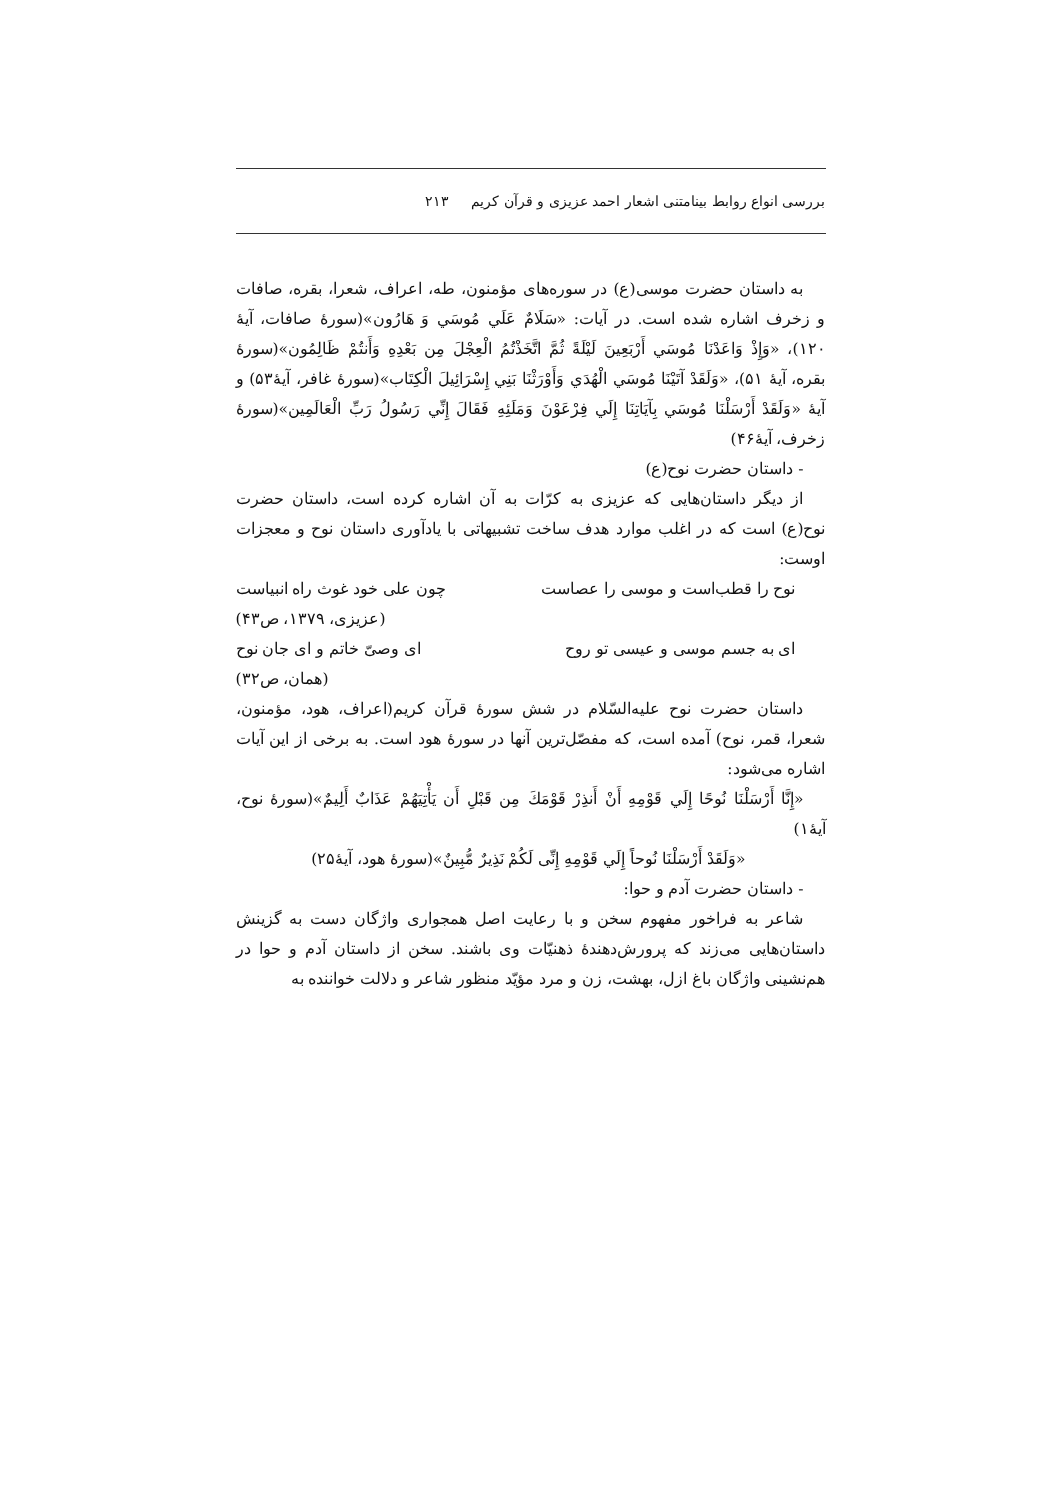بررسی انواع روابط بینامتنی اشعار احمد عزیزی و قرآن کریم ۲۱۳
به داستان حضرت موسی(ع) در سوره‌های مؤمنون، طه، اعراف، شعرا، بقره، صافات و زخرف اشاره شده است. در آیات: «سَلَامٌ عَلَي مُوسَي وَ هَارُون»(سورهٔ صافات، آیهٔ ۱۲۰)، «وَإِذْ وَاعَدْنَا مُوسَي أَرْبَعِينَ لَيْلَةً ثُمَّ اتَّخَذْتُمُ الْعِجْلَ مِن بَعْدِهِ وَأَنتُمْ ظَالِمُون»(سورهٔ بقره، آیهٔ ۵۱)، «وَلَقَدْ آتَيْنَا مُوسَي الْهُدَي وَأَوْرَثْنَا بَنِي إِسْرَائِيلَ الْكِتَاب»(سورهٔ غافر، آیهٔ۵۳) و آیهٔ «وَلَقَدْ أَرْسَلْنَا مُوسَي بِآيَاتِنَا إِلَي فِرْعَوْنَ وَمَلَئِهِ فَقَالَ إِنِّي رَسُولُ رَبِّ الْعَالَمِين»(سورهٔ زخرف، آیهٔ۴۶)
- داستان حضرت نوح(ع)
از دیگر داستان‌هایی که عزیزی به کرّات به آن اشاره کرده است، داستان حضرت نوح(ع) است که در اغلب موارد هدف ساخت تشبیهاتی با یادآوری داستان نوح و معجزات اوست:
نوح را قطب‌است و موسی را عصاست چون علی خود غوث راه انبیاست
(عزیزی، ۱۳۷۹، ص۴۳)
ای به جسم موسی و عیسی تو روح ای وصیّ خاتم و ای جان نوح
(همان، ص۳۲)
داستان حضرت نوح علیه‌السّلام در شش سورهٔ قرآن کریم(اعراف، هود، مؤمنون، شعرا، قمر، نوح) آمده است، که مفصّل‌ترین آنها در سورهٔ هود است. به برخی از این آیات اشاره می‌شود:
«إِنَّا أَرْسَلْنَا نُوحًا إِلَي قَوْمِهِ أَنْ أَنذِرْ قَوْمَكَ مِن قَبْلِ أَن يَأْتِيَهُمْ عَذَابٌ أَلِيمٌ»(سورهٔ نوح، آیهٔ۱)
«وَلَقَدْ أَرْسَلْنَا نُوحاً إِلَي قَوْمِهِ إِنِّی لَكُمْ نَذِيرٌ مُّبِينٌ»(سورهٔ هود، آیهٔ۲۵)
- داستان حضرت آدم و حوا:
شاعر به فراخور مفهوم سخن و با رعایت اصل همجواری واژگان دست به گزینش داستان‌هایی می‌زند که پرورش‌دهندهٔ ذهنیّات وی باشند. سخن از داستان آدم و حوا در هم‌نشینی واژگان باغ ازل، بهشت، زن و مرد مؤیّد منظور شاعر و دلالت خواننده به